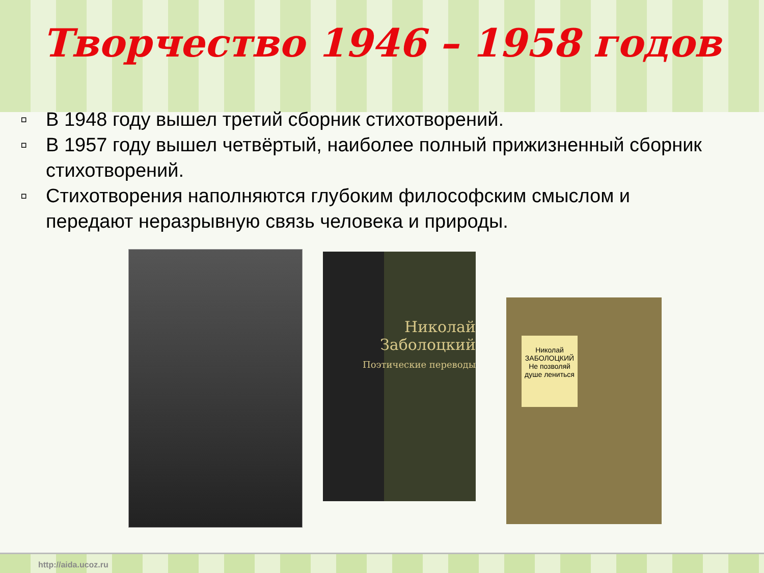Творчество 1946 – 1958 годов
▫ В 1948 году вышел третий сборник стихотворений.
▫ В 1957 году вышел четвёртый, наиболее полный прижизненный сборник стихотворений.
▫ Стихотворения наполняются глубоким философским смыслом и передают неразрывную связь человека и природы.
Николай Заболоцкий
Поэтические переводы
Николай ЗАБОЛОЦКИЙ
Не позволяй душе лениться
http://aida.ucoz.ru